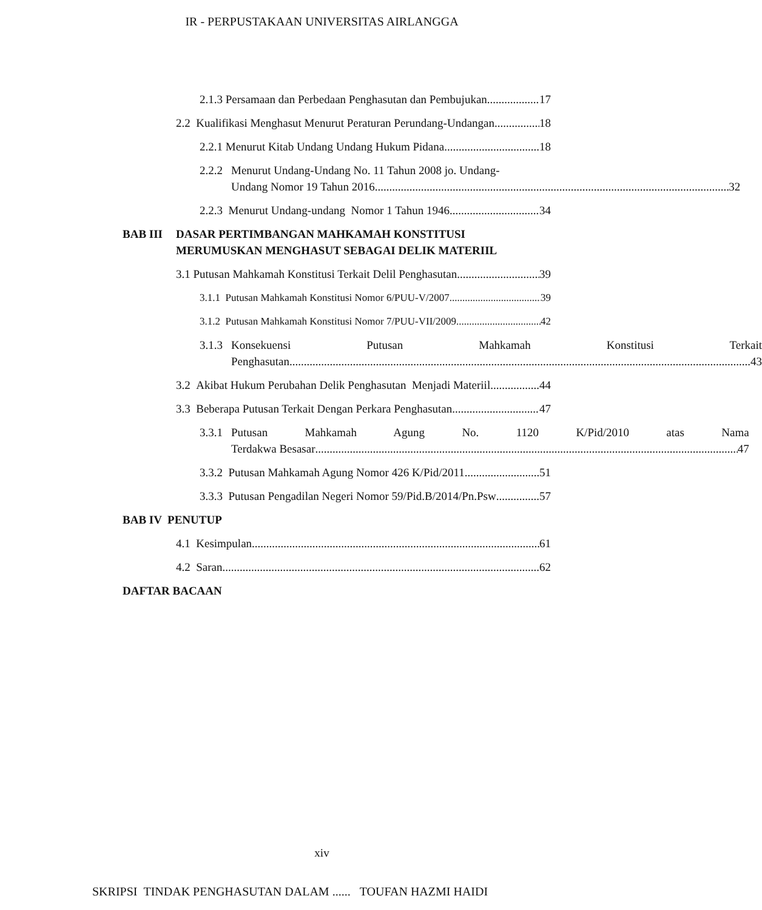IR - PERPUSTAKAAN UNIVERSITAS AIRLANGGA
2.1.3 Persamaan dan Perbedaan Penghasutan dan Pembujukan 17
2.2 Kualifikasi Menghasut Menurut Peraturan Perundang-Undangan 18
2.2.1 Menurut Kitab Undang Undang Hukum Pidana 18
2.2.2
Menurut Undang-Undang No. 11 Tahun 2008 jo. Undang-
Undang Nomor 19 Tahun 2016 32
2.2.3 Menurut Undang-undang Nomor 1 Tahun 1946 34
BAB III DASAR PERTIMBANGAN MAHKAMAH KONSTITUSI MERUMUSKAN MENGHASUT SEBAGAI DELIK MATERIIL
3.1 Putusan Mahkamah Konstitusi Terkait Delil Penghasutan 39
3.1.1 Putusan Mahkamah Konstitusi Nomor 6/PUU-V/2007 39
3.1.2 Putusan Mahkamah Konstitusi Nomor 7/PUU-VII/2009 42
3.1.3
Konsekuensi Putusan Mahkamah Konstitusi Terkait
Penghasutan 43
3.2 Akibat Hukum Perubahan Delik Penghasutan Menjadi Materiil 44
3.3 Beberapa Putusan Terkait Dengan Perkara Penghasutan 47
3.3.1
Putusan Mahkamah Agung No. 1120 K/Pid/2010 atas Nama
Terdakwa Besasar 47
3.3.2 Putusan Mahkamah Agung Nomor 426 K/Pid/2011 51
3.3.3 Putusan Pengadilan Negeri Nomor 59/Pid.B/2014/Pn.Psw 57
BAB IV PENUTUP
4.1 Kesimpulan 61
4.2 Saran 62
DAFTAR BACAAN
xiv
SKRIPSI TINDAK PENGHASUTAN DALAM ...... TOUFAN HAZMI HAIDI